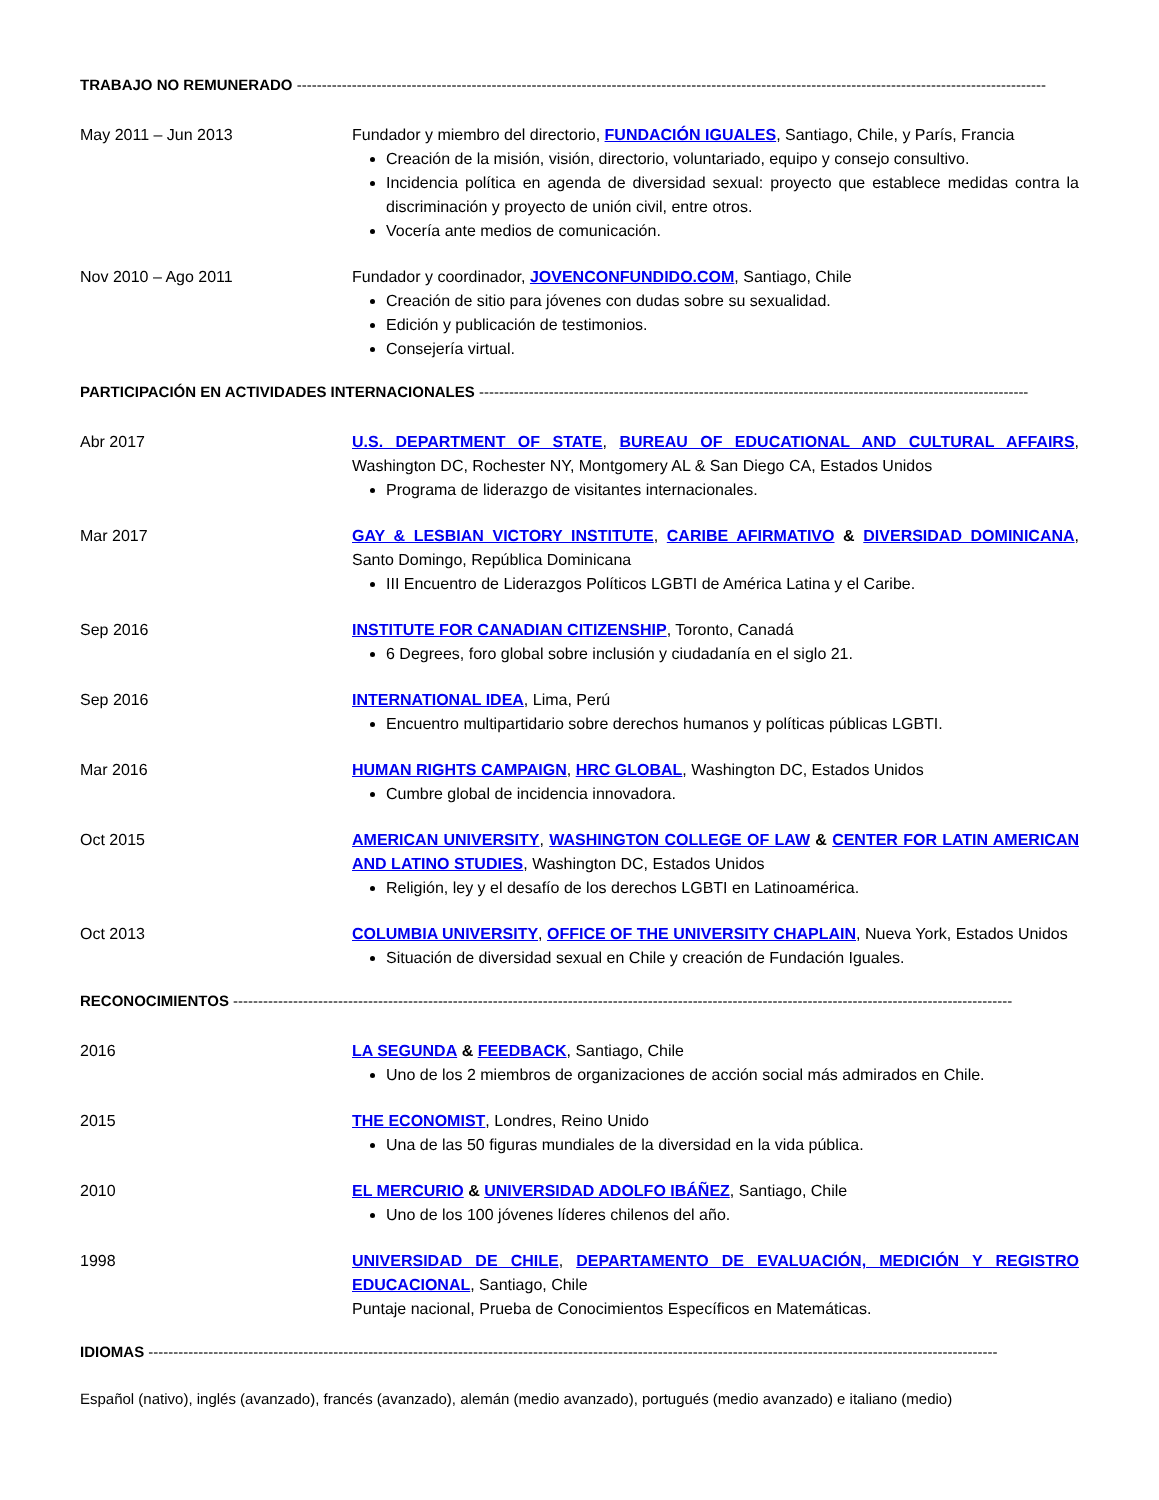TRABAJO NO REMUNERADO ------------------------------------------------------------------------------------------------------------------------------------------------------
May 2011 – Jun 2013 Fundador y miembro del directorio, FUNDACIÓN IGUALES, Santiago, Chile, y París, Francia
Creación de la misión, visión, directorio, voluntariado, equipo y consejo consultivo.
Incidencia política en agenda de diversidad sexual: proyecto que establece medidas contra la discriminación y proyecto de unión civil, entre otros.
Vocería ante medios de comunicación.
Nov 2010 – Ago 2011 Fundador y coordinador, JOVENCONFUNDIDO.COM, Santiago, Chile
Creación de sitio para jóvenes con dudas sobre su sexualidad.
Edición y publicación de testimonios.
Consejería virtual.
PARTICIPACIÓN EN ACTIVIDADES INTERNACIONALES --------------------------------------------------------------------------------------------------------------
Abr 2017 U.S. DEPARTMENT OF STATE, BUREAU OF EDUCATIONAL AND CULTURAL AFFAIRS, Washington DC, Rochester NY, Montgomery AL & San Diego CA, Estados Unidos
Programa de liderazgo de visitantes internacionales.
Mar 2017 GAY & LESBIAN VICTORY INSTITUTE, CARIBE AFIRMATIVO & DIVERSIDAD DOMINICANA, Santo Domingo, República Dominicana
III Encuentro de Liderazgos Políticos LGBTI de América Latina y el Caribe.
Sep 2016 INSTITUTE FOR CANADIAN CITIZENSHIP, Toronto, Canadá
6 Degrees, foro global sobre inclusión y ciudadanía en el siglo 21.
Sep 2016 INTERNATIONAL IDEA, Lima, Perú
Encuentro multipartidario sobre derechos humanos y políticas públicas LGBTI.
Mar 2016 HUMAN RIGHTS CAMPAIGN, HRC GLOBAL, Washington DC, Estados Unidos
Cumbre global de incidencia innovadora.
Oct 2015 AMERICAN UNIVERSITY, WASHINGTON COLLEGE OF LAW & CENTER FOR LATIN AMERICAN AND LATINO STUDIES, Washington DC, Estados Unidos
Religión, ley y el desafío de los derechos LGBTI en Latinoamérica.
Oct 2013 COLUMBIA UNIVERSITY, OFFICE OF THE UNIVERSITY CHAPLAIN, Nueva York, Estados Unidos
Situación de diversidad sexual en Chile y creación de Fundación Iguales.
RECONOCIMIENTOS ------------------------------------------------------------------------------------------------------------------------------------------------------------
2016 LA SEGUNDA & FEEDBACK, Santiago, Chile
Uno de los 2 miembros de organizaciones de acción social más admirados en Chile.
2015 THE ECONOMIST, Londres, Reino Unido
Una de las 50 figuras mundiales de la diversidad en la vida pública.
2010 EL MERCURIO & UNIVERSIDAD ADOLFO IBÁÑEZ, Santiago, Chile
Uno de los 100 jóvenes líderes chilenos del año.
1998 UNIVERSIDAD DE CHILE, DEPARTAMENTO DE EVALUACIÓN, MEDICIÓN Y REGISTRO EDUCACIONAL, Santiago, Chile
Puntaje nacional, Prueba de Conocimientos Específicos en Matemáticas.
IDIOMAS --------------------------------------------------------------------------------------------------------------------------------------------------------------------------
Español (nativo), inglés (avanzado), francés (avanzado), alemán (medio avanzado), portugués (medio avanzado) e italiano (medio)